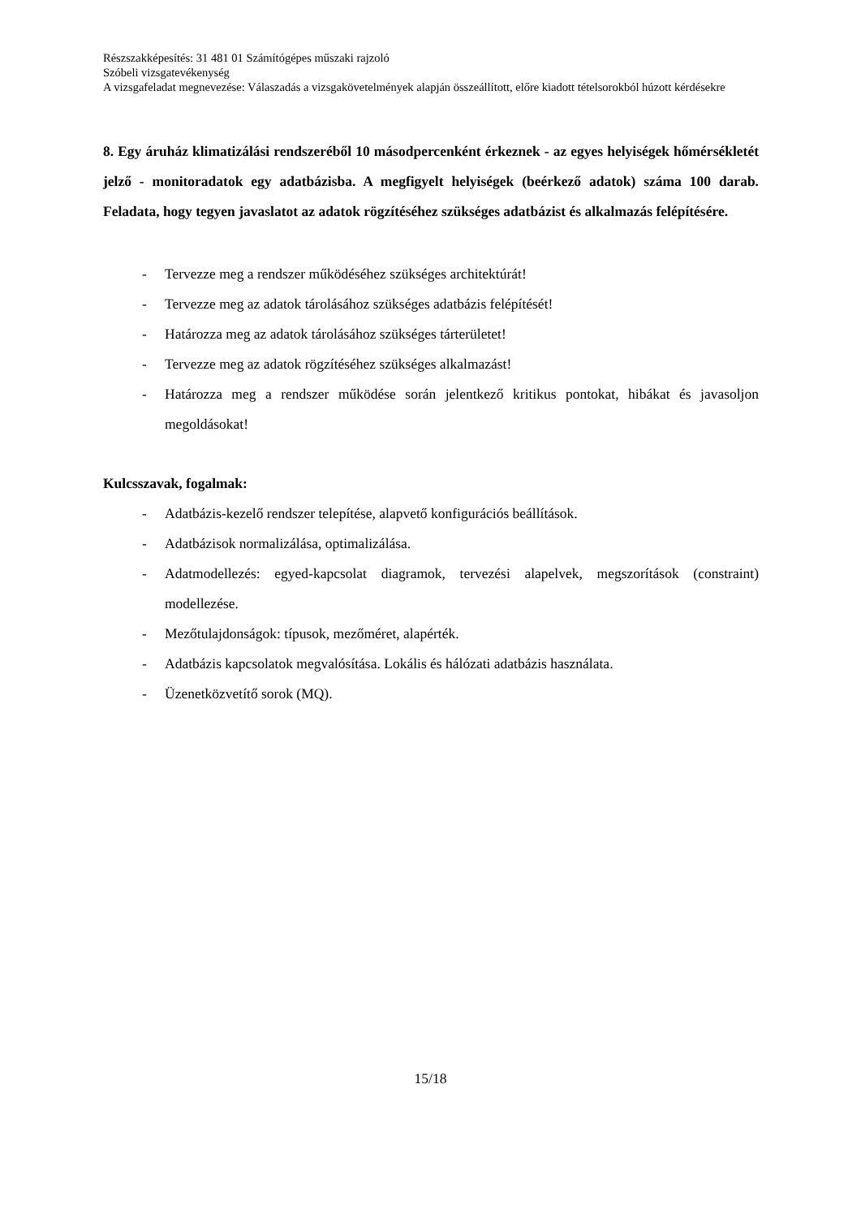Részszakképesítés: 31 481 01 Számítógépes műszaki rajzoló
Szóbeli vizsgatevékenység
A vizsgafeladat megnevezése: Válaszadás a vizsgakövetelmények alapján összeállított, előre kiadott tételsorokból húzott kérdésekre
8. Egy áruház klimatizálási rendszeréből 10 másodpercenként érkeznek - az egyes helyiségek hőmérsékletét jelző - monitoradatok egy adatbázisba. A megfigyelt helyiségek (beérkező adatok) száma 100 darab. Feladata, hogy tegyen javaslatot az adatok rögzítéséhez szükséges adatbázist és alkalmazás felépítésére.
- Tervezze meg a rendszer működéséhez szükséges architektúrát!
- Tervezze meg az adatok tárolásához szükséges adatbázis felépítését!
- Határozza meg az adatok tárolásához szükséges tárterületet!
- Tervezze meg az adatok rögzítéséhez szükséges alkalmazást!
- Határozza meg a rendszer működése során jelentkező kritikus pontokat, hibákat és javasoljon megoldásokat!
Kulcsszavak, fogalmak:
- Adatbázis-kezelő rendszer telepítése, alapvető konfigurációs beállítások.
- Adatbázisok normalizálása, optimalizálása.
- Adatmodellezés: egyed-kapcsolat diagramok, tervezési alapelvek, megszorítások (constraint) modellezése.
- Mezőtulajdonságok: típusok, mezőméret, alapérték.
- Adatbázis kapcsolatok megvalósítása. Lokális és hálózati adatbázis használata.
- Üzenetközvetítő sorok (MQ).
15/18